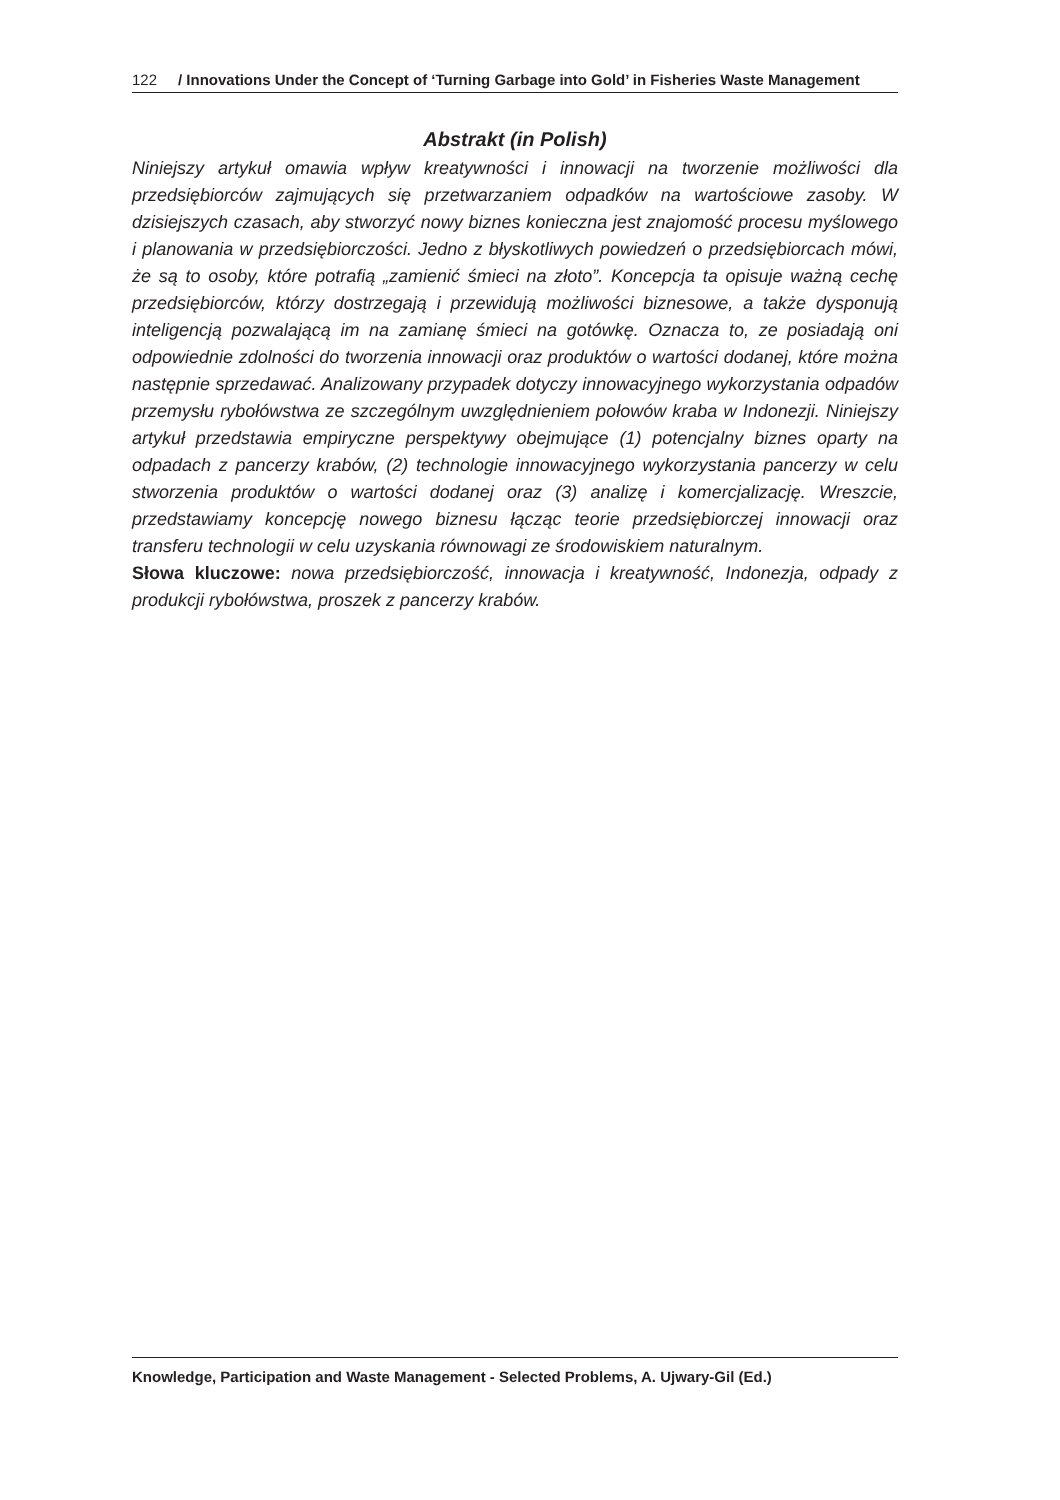122 / Innovations Under the Concept of ‘Turning Garbage into Gold’ in Fisheries Waste Management
Abstrakt (in Polish)
Niniejszy artykuł omawia wpływ kreatywności i innowacji na tworzenie możliwości dla przedsiębiorców zajmujących się przetwarzaniem odpadków na wartościowe zasoby. W dzisiejszych czasach, aby stworzyć nowy biznes konieczna jest znajomość procesu myślowego i planowania w przedsiębiorczości. Jedno z błyskotliwych powiedzeń o przedsiębiorcach mówi, że są to osoby, które potrafią „zamienić śmieci na złoto”. Koncepcja ta opisuje ważną cechę przedsiębiorców, którzy dostrzegają i przewidują możliwości biznesowe, a także dysponują inteligencją pozwalającą im na zamianę śmieci na gotówkę. Oznacza to, ze posiadają oni odpowiednie zdolności do tworzenia innowacji oraz produktów o wartości dodanej, które można następnie sprzedawać. Analizowany przypadek dotyczy innowacyjnego wykorzystania odpadów przemysłu rybołówstwa ze szczególnym uwzględnieniem połowów kraba w Indonezji. Niniejszy artykuł przedstawia empiryczne perspektywy obejmujące (1) potencjalny biznes oparty na odpadach z pancerzy krabów, (2) technologie innowacyjnego wykorzystania pancerzy w celu stworzenia produktów o wartości dodanej oraz (3) analizę i komercjalizację. Wreszcie, przedstawiamy koncepcję nowego biznesu łącząc teorie przedsiębiorczej innowacji oraz transferu technologii w celu uzyskania równowagi ze środowiskiem naturalnym.
Słowa kluczowe: nowa przedsiębiorczość, innowacja i kreatywność, Indonezja, odpady z produkcji rybołówstwa, proszek z pancerzy krabów.
Knowledge, Participation and Waste Management - Selected Problems, A. Ujwary-Gil (Ed.)